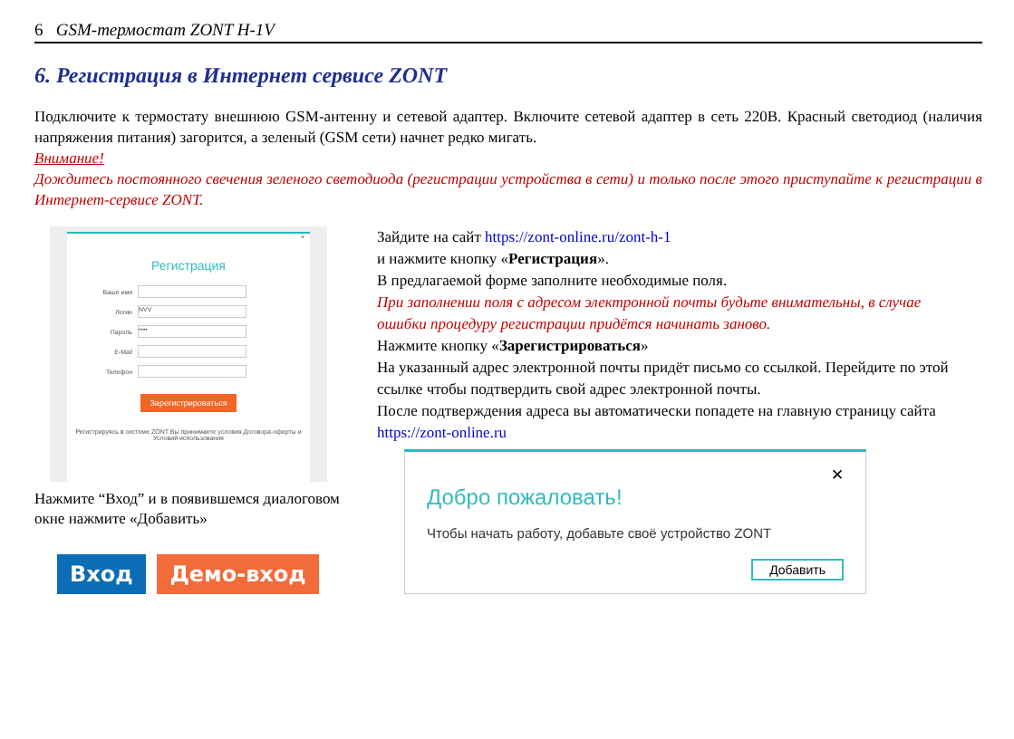6 GSM-термостат ZONT H-1V
6. Регистрация в Интернет сервисе ZONT
Подключите к термостату внешнюю GSM-антенну и сетевой адаптер. Включите сетевой адаптер в сеть 220В. Красный светодиод (наличия напряжения питания) загорится, а зеленый (GSM сети) начнет редко мигать.
Внимание!
Дождитесь постоянного свечения зеленого светодиода (регистрации устройства в сети) и только после этого приступайте к регистрации в Интернет-сервисе ZONT.
×
Регистрация
Ваше имя
Логин
NVV
Пароль
••••
E-Mail
Телефон
Зарегистрироваться
Регистрируясь в системе ZONT Вы принимаете условия Договора-оферты и Условий использования
Нажмите “Вход” и в появившемся диалоговом окне нажмите «Добавить»
Вход Демо-вход
Зайдите на сайт https://zont-online.ru/zont-h-1
и нажмите кнопку «Регистрация».
В предлагаемой форме заполните необходимые поля.
При заполнении поля с адресом электронной почты будьте внимательны, в случае ошибки процедуру регистрации придётся начинать заново.
Нажмите кнопку «Зарегистрироваться»
На указанный адрес электронной почты придёт письмо со ссылкой. Перейдите по этой ссылке чтобы подтвердить свой адрес электронной почты.
После подтверждения адреса вы автоматически попадете на главную страницу сайта https://zont-online.ru
✕
Добро пожаловать!
Чтобы начать работу, добавьте своё устройство ZONT
Добавить